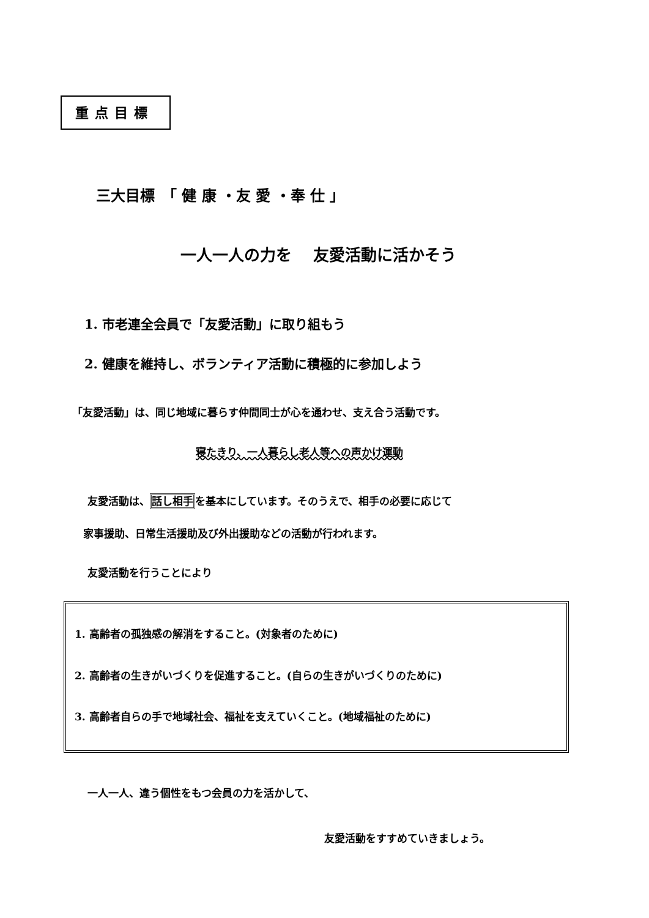重点目標
三大目標　「 健 康 ・友 愛 ・奉 仕 」
一人一人の力を　 友愛活動に活かそう
1. 市老連全会員で「友愛活動」に取り組もう
2. 健康を維持し、ボランティア活動に積極的に参加しよう
「友愛活動」は、同じ地域に暮らす仲間同士が心を通わせ、支え合う活動です。
寝たきり、一人暮らし老人等への声かけ運動
友愛活動は、話し相手を基本にしています。そのうえで、相手の必要に応じて
家事援助、日常生活援助及び外出援助などの活動が行われます。
友愛活動を行うことにより
1. 高齢者の孤独感の解消をすること。(対象者のために)
2. 高齢者の生きがいづくりを促進すること。(自らの生きがいづくりのために)
3. 高齢者自らの手で地域社会、福祉を支えていくこと。(地域福祉のために)
一人一人、違う個性をもつ会員の力を活かして、
友愛活動をすすめていきましょう。